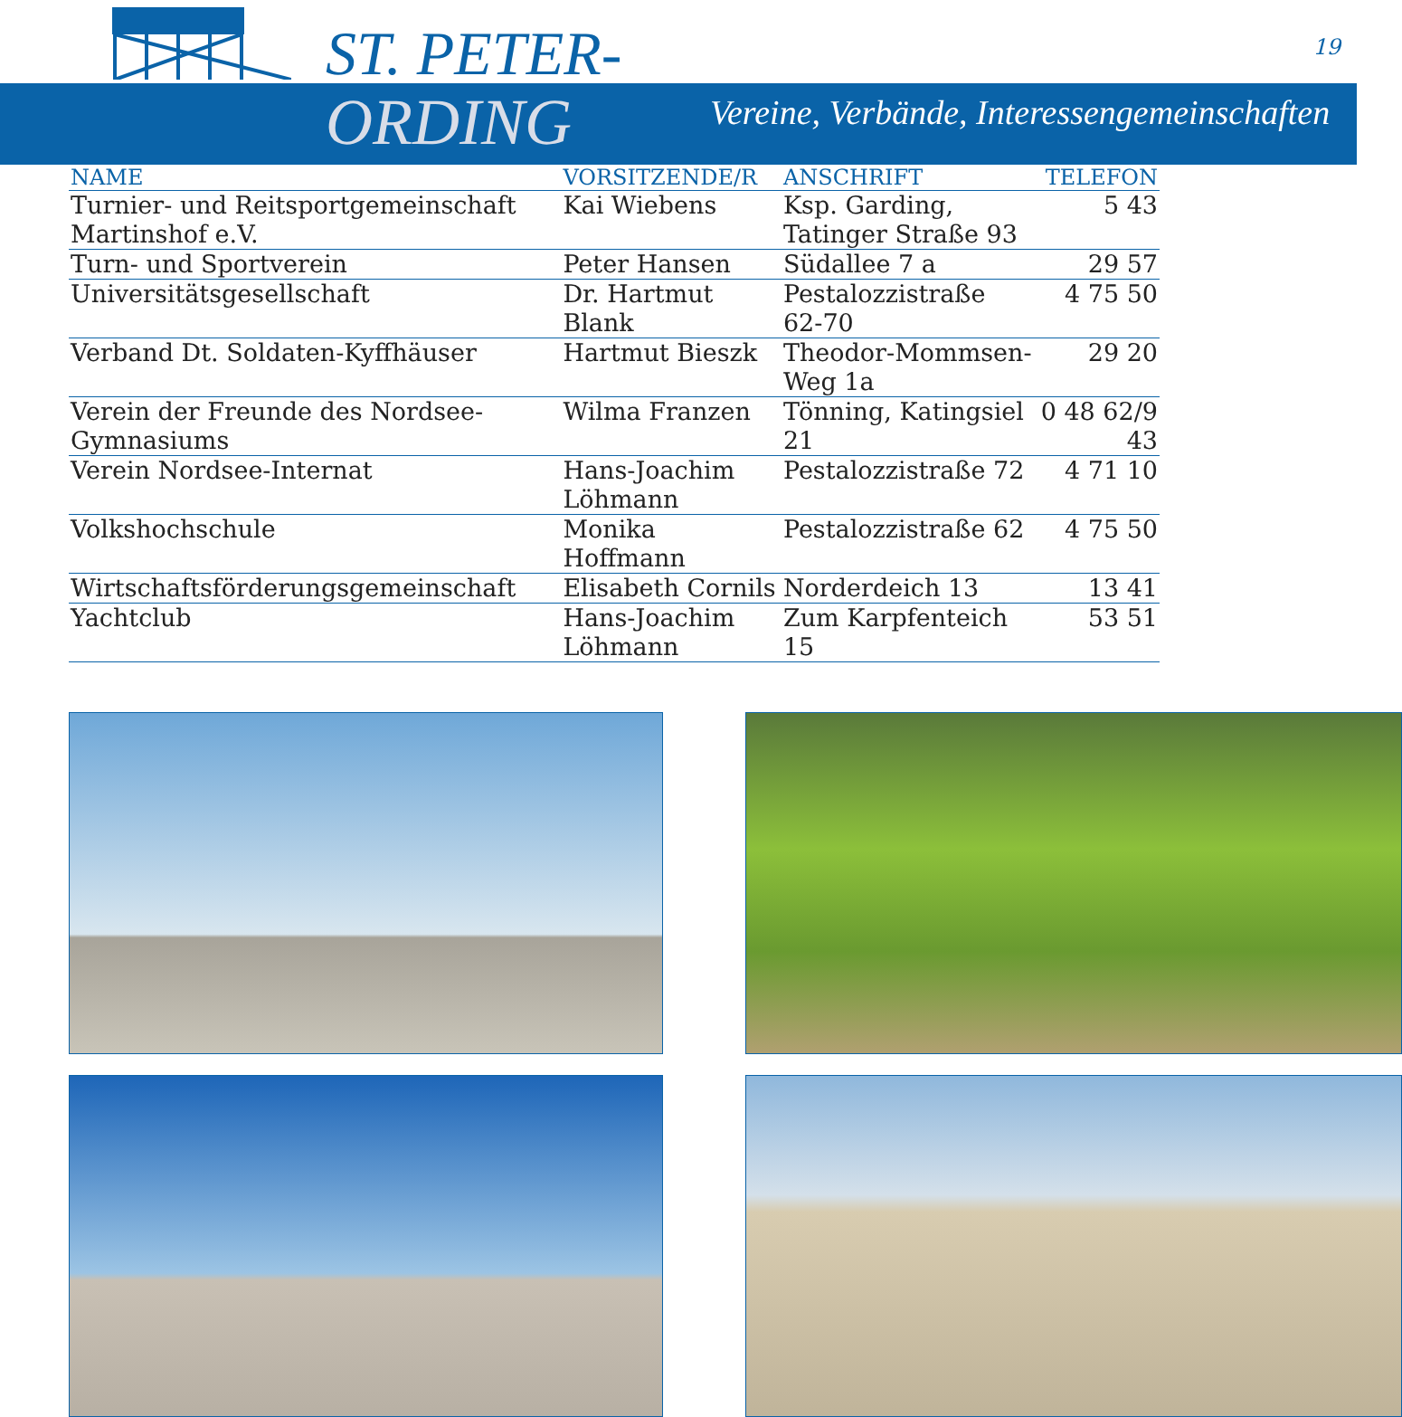ST. PETER- 19
ORDING
Vereine, Verbände, Interessengemeinschaften
| NAME | VORSITZENDE/R | ANSCHRIFT | TELEFON |
| --- | --- | --- | --- |
| Turnier- und Reitsportgemeinschaft Martinshof e.V. | Kai Wiebens | Ksp. Garding, Tatinger Straße 93 | 5 43 |
| Turn- und Sportverein | Peter Hansen | Südallee 7 a | 29 57 |
| Universitätsgesellschaft | Dr. Hartmut Blank | Pestalozzistraße 62-70 | 4 75 50 |
| Verband Dt. Soldaten-Kyffhäuser | Hartmut Bieszk | Theodor-Mommsen-Weg 1a | 29 20 |
| Verein der Freunde des Nordsee-Gymnasiums | Wilma Franzen | Tönning, Katingsiel 21 | 0 48 62/9 43 |
| Verein Nordsee-Internat | Hans-Joachim Löhmann | Pestalozzistraße 72 | 4 71 10 |
| Volkshochschule | Monika Hoffmann | Pestalozzistraße 62 | 4 75 50 |
| Wirtschaftsförderungsgemeinschaft | Elisabeth Cornils | Norderdeich 13 | 13 41 |
| Yachtclub | Hans-Joachim Löhmann | Zum Karpfenteich 15 | 53 51 |